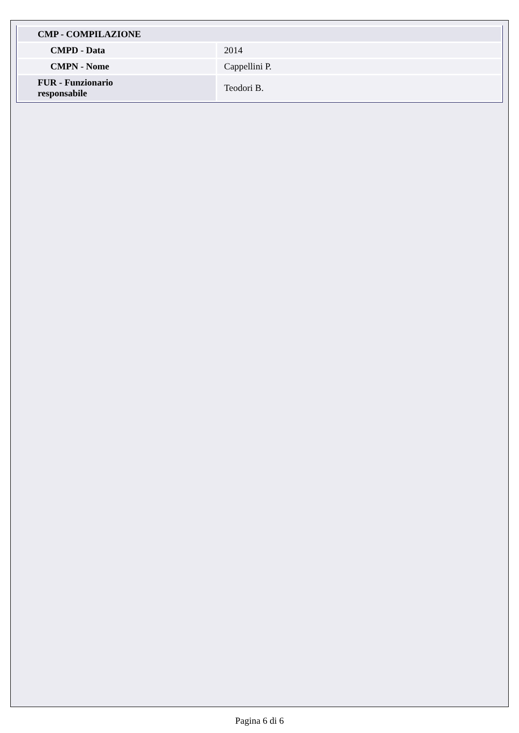| CMP - COMPILAZIONE | |
| CMPD - Data | 2014 |
| CMPN - Nome | Cappellini P. |
| FUR - Funzionario responsabile | Teodori B. |
Pagina 6 di 6